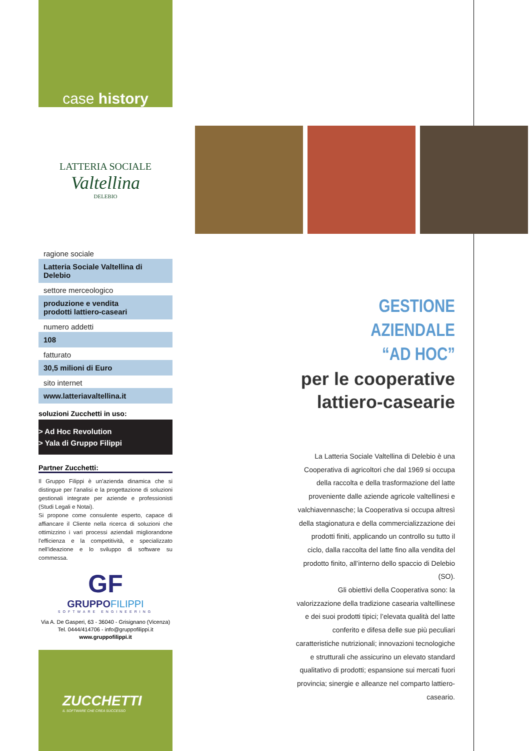case history
LATTERIA SOCIALE
Valtellina
DELEBIO
ragione sociale
Latteria Sociale Valtellina di Delebio
settore merceologico
produzione e vendita
prodotti lattiero-caseari
numero addetti
108
fatturato
30,5 milioni di Euro
sito internet
www.latteriavaltellina.it
soluzioni Zucchetti in uso:
> Ad Hoc Revolution
> Yala di Gruppo Filippi
Partner Zucchetti:
Il Gruppo Filippi è un'azienda dinamica che si distingue per l'analisi e la progettazione di soluzioni gestionali integrate per aziende e professionisti (Studi Legali e Notai).
Si propone come consulente esperto, capace di affiancare il Cliente nella ricerca di soluzioni che ottimizzino i vari processi aziendali migliorandone l'efficienza e la competitività, e specializzato nell'ideazione e lo sviluppo di software su commessa.
GF
GRUPPOFILIPPI
SOFTWARE ENGINEERING
Via A. De Gasperi, 63 - 36040 - Grisignano (Vicenza)
Tel. 0444/414706 - info@gruppofilippi.it
www.gruppofilippi.it
ZUCCHETTI
IL SOFTWARE CHE CREA SUCCESSO
GESTIONE AZIENDALE
“AD HOC”
per le cooperative
lattiero-casearie
La Latteria Sociale Valtellina di Delebio è una Cooperativa di agricoltori che dal 1969 si occupa della raccolta e della trasformazione del latte proveniente dalle aziende agricole valtellinesi e valchiavennasche; la Cooperativa si occupa altresì della stagionatura e della commercializzazione dei prodotti finiti, applicando un controllo su tutto il ciclo, dalla raccolta del latte fino alla vendita del prodotto finito, all’interno dello spaccio di Delebio (SO).
Gli obiettivi della Cooperativa sono: la valorizzazione della tradizione casearia valtellinese e dei suoi prodotti tipici; l’elevata qualità del latte conferito e difesa delle sue più peculiari caratteristiche nutrizionali; innovazioni tecnologiche e strutturali che assicurino un elevato standard qualitativo di prodotti; espansione sui mercati fuori provincia; sinergie e alleanze nel comparto lattiero-caseario.